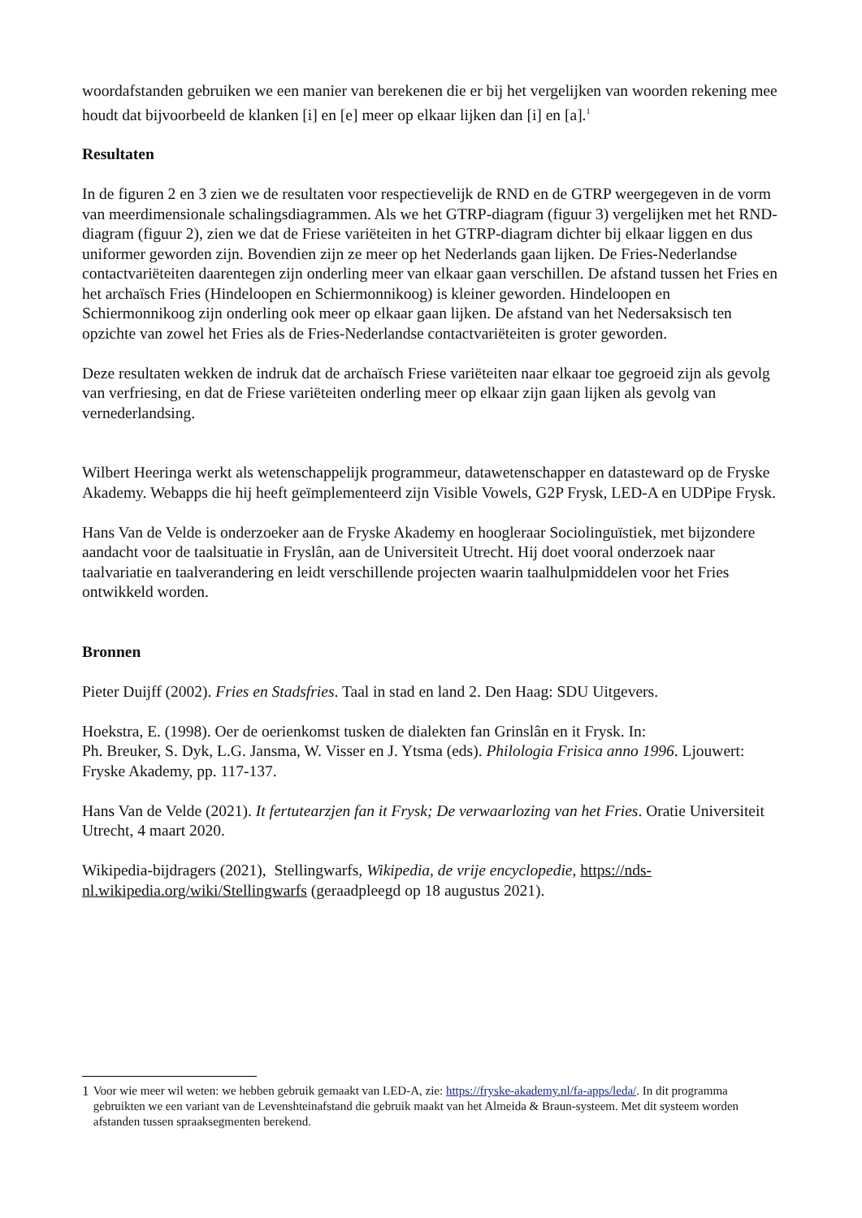woordafstanden gebruiken we een manier van berekenen die er bij het vergelijken van woorden rekening mee houdt dat bijvoorbeeld de klanken [i] en [e] meer op elkaar lijken dan [i] en [a].<sup>1</sup>
Resultaten
In de figuren 2 en 3 zien we de resultaten voor respectievelijk de RND en de GTRP weergegeven in de vorm van meerdimensionale schalingsdiagrammen. Als we het GTRP-diagram (figuur 3) vergelijken met het RND-diagram (figuur 2), zien we dat de Friese variëteiten in het GTRP-diagram dichter bij elkaar liggen en dus uniformer geworden zijn. Bovendien zijn ze meer op het Nederlands gaan lijken. De Fries-Nederlandse contactvariëteiten daarentegen zijn onderling meer van elkaar gaan verschillen. De afstand tussen het Fries en het archaïsch Fries (Hindeloopen en Schiermonnikoog) is kleiner geworden. Hindeloopen en Schiermonnikoog zijn onderling ook meer op elkaar gaan lijken. De afstand van het Nedersaksisch ten opzichte van zowel het Fries als de Fries-Nederlandse contactvariëteiten is groter geworden.
Deze resultaten wekken de indruk dat de archaïsch Friese variëteiten naar elkaar toe gegroeid zijn als gevolg van verfriesing, en dat de Friese variëteiten onderling meer op elkaar zijn gaan lijken als gevolg van vernederlandsing.
Wilbert Heeringa werkt als wetenschappelijk programmeur, datawetenschapper en datasteward op de Fryske Akademy. Webapps die hij heeft geïmplementeerd zijn Visible Vowels, G2P Frysk, LED-A en UDPipe Frysk.
Hans Van de Velde is onderzoeker aan de Fryske Akademy en hoogleraar Sociolinguïstiek, met bijzondere aandacht voor de taalsituatie in Fryslân, aan de Universiteit Utrecht. Hij doet vooral onderzoek naar taalvariatie en taalverandering en leidt verschillende projecten waarin taalhulpmiddelen voor het Fries ontwikkeld worden.
Bronnen
Pieter Duijff (2002). Fries en Stadsfries. Taal in stad en land 2. Den Haag: SDU Uitgevers.
Hoekstra, E. (1998). Oer de oerienkomst tusken de dialekten fan Grinslân en it Frysk. In:
Ph. Breuker, S. Dyk, L.G. Jansma, W. Visser en J. Ytsma (eds). Philologia Frisica anno 1996. Ljouwert: Fryske Akademy, pp. 117-137.
Hans Van de Velde (2021). It fertutearzjen fan it Frysk; De verwaarlozing van het Fries. Oratie Universiteit Utrecht, 4 maart 2020.
Wikipedia-bijdragers (2021), Stellingwarfs, Wikipedia, de vrije encyclopedie, https://nds-nl.wikipedia.org/wiki/Stellingwarfs (geraadpleegd op 18 augustus 2021).
1 Voor wie meer wil weten: we hebben gebruik gemaakt van LED-A, zie: https://fryske-akademy.nl/fa-apps/leda/. In dit programma gebruikten we een variant van de Levenshteinafstand die gebruik maakt van het Almeida & Braun-systeem. Met dit systeem worden afstanden tussen spraaksegmenten berekend.